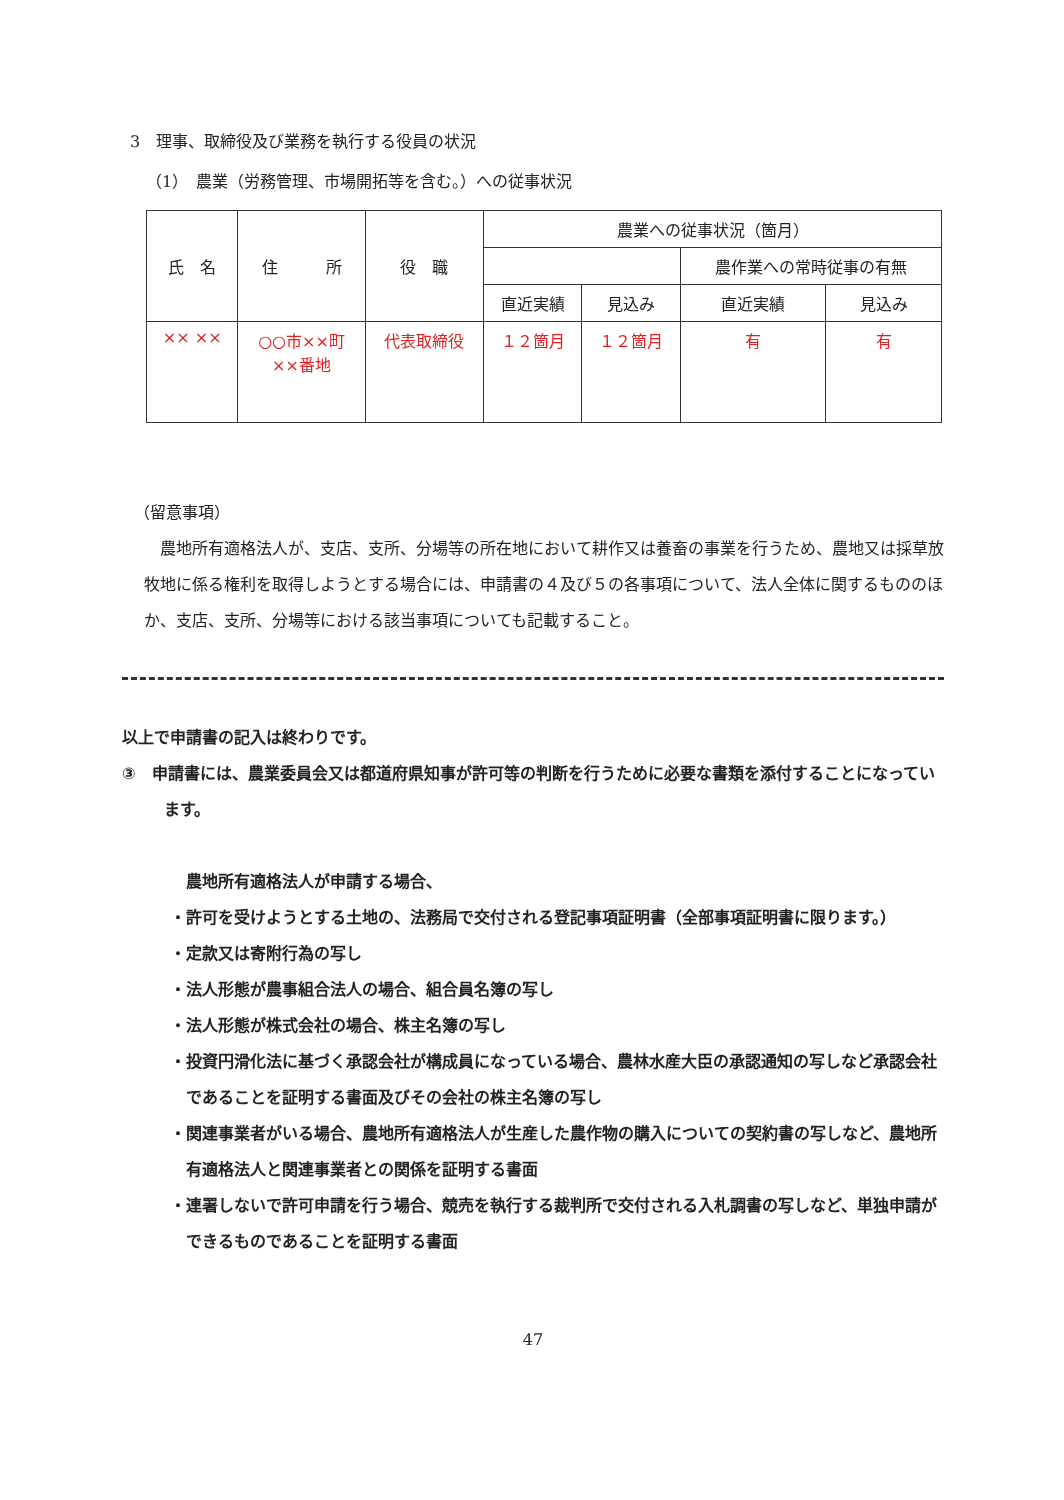3　理事、取締役及び業務を執行する役員の状況
（1）　農業（労務管理、市場開拓等を含む。）への従事状況
| 氏 名 | 住 所 | 役 職 | 農業への従事状況（箇月） | | | |
| --- | --- | --- | --- | --- | --- | --- |
| | | | | | 農作業への常時従事の有無 | |
| | | | 直近実績 | 見込み | 直近実績 | 見込み |
| ×× ×× | ○○市××町 ××番地 | 代表取締役 | １２箇月 | １２箇月 | 有 | 有 |
（留意事項）
農地所有適格法人が、支店、支所、分場等の所在地において耕作又は養畜の事業を行うため、農地又は採草放牧地に係る権利を取得しようとする場合には、申請書の４及び５の各事項について、法人全体に関するもののほか、支店、支所、分場等における該当事項についても記載すること。
以上で申請書の記入は終わりです。
③　申請書には、農業委員会又は都道府県知事が許可等の判断を行うために必要な書類を添付することになっています。
農地所有適格法人が申請する場合、
・許可を受けようとする土地の、法務局で交付される登記事項証明書（全部事項証明書に限ります。）
・定款又は寄附行為の写し
・法人形態が農事組合法人の場合、組合員名簿の写し
・法人形態が株式会社の場合、株主名簿の写し
・投資円滑化法に基づく承認会社が構成員になっている場合、農林水産大臣の承認通知の写しなど承認会社であることを証明する書面及びその会社の株主名簿の写し
・関連事業者がいる場合、農地所有適格法人が生産した農作物の購入についての契約書の写しなど、農地所有適格法人と関連事業者との関係を証明する書面
・連署しないで許可申請を行う場合、競売を執行する裁判所で交付される入札調書の写しなど、単独申請ができるものであることを証明する書面
47